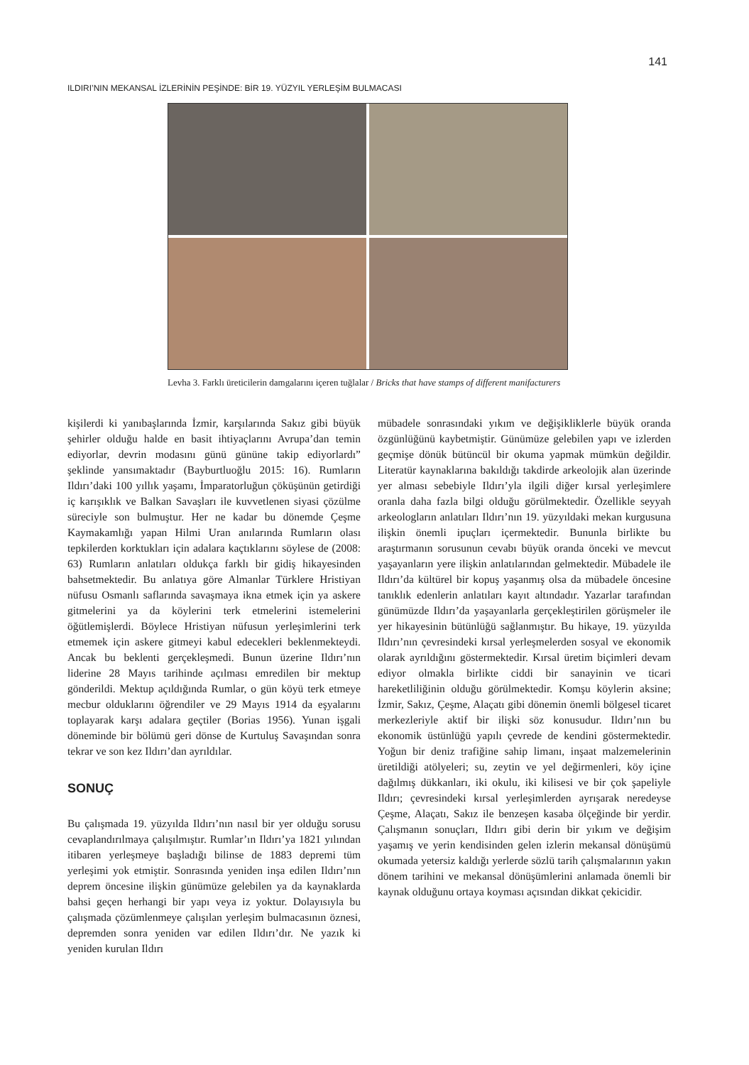141
ILDIRI’NIN MEKANSAL İZLERİNİN PEŞİNDE: BİR 19. YÜZYIL YERLEŞİM BULMACASI
Levha 3. Farklı üreticilerin damgalarını içeren tuğlalar / Bricks that have stamps of different manifacturers
kişilerdi ki yanıbaşlarında İzmir, karşılarında Sakız gibi büyük şehirler olduğu halde en basit ihtiyaçlarını Avrupa’dan temin ediyorlar, devrin modasını günü gününe takip ediyorlardı” şeklinde yansımaktadır (Bayburtluoğlu 2015: 16). Rumların Ildırı’daki 100 yıllık yaşamı, İmparatorluğun çöküşünün getirdiği iç karışıklık ve Balkan Savaşları ile kuvvetlenen siyasi çözülme süreciyle son bulmuştur. Her ne kadar bu dönemde Çeşme Kaymakamlığı yapan Hilmi Uran anılarında Rumların olası tepkilerden korktukları için adalara kaçtıklarını söylese de (2008: 63) Rumların anlatıları oldukça farklı bir gidiş hikayesinden bahsetmektedir. Bu anlatıya göre Almanlar Türklere Hristiyan nüfusu Osmanlı saflarında savaşmaya ikna etmek için ya askere gitmelerini ya da köylerini terk etmelerini istemelerini öğütlemişlerdi. Böylece Hristiyan nüfusun yerleşimlerini terk etmemek için askere gitmeyi kabul edecekleri beklenmekteydi. Ancak bu beklenti gerçekleşmedi. Bunun üzerine Ildırı’nın liderine 28 Mayıs tarihinde açılması emredilen bir mektup gönderildi. Mektup açıldığında Rumlar, o gün köyü terk etmeye mecbur olduklarını öğrendiler ve 29 Mayıs 1914 da eşyalarını toplayarak karşı adalara geçtiler (Borias 1956). Yunan işgali döneminde bir bölümü geri dönse de Kurtuluş Savaşından sonra tekrar ve son kez Ildırı’dan ayrıldılar.
SONUÇ
Bu çalışmada 19. yüzyılda Ildırı’nın nasıl bir yer olduğu sorusu cevaplandırılmaya çalışılmıştır. Rumlar’ın Ildırı’ya 1821 yılından itibaren yerleşmeye başladığı bilinse de 1883 depremi tüm yerleşimi yok etmiştir. Sonrasında yeniden inşa edilen Ildırı’nın deprem öncesine ilişkin günümüze gelebilen ya da kaynaklarda bahsi geçen herhangi bir yapı veya iz yoktur. Dolayısıyla bu çalışmada çözümlenmeye çalışılan yerleşim bulmacasının öznesi, depremden sonra yeniden var edilen Ildırı’dır. Ne yazık ki yeniden kurulan Ildırı
mübadele sonrasındaki yıkım ve değişikliklerle büyük oranda özgünlüğünü kaybetmiştir. Günümüze gelebilen yapı ve izlerden geçmişe dönük bütüncül bir okuma yapmak mümkün değildir. Literatür kaynaklarına bakıldığı takdirde arkeolojik alan üzerinde yer alması sebebiyle Ildırı’yla ilgili diğer kırsal yerleşimlere oranla daha fazla bilgi olduğu görülmektedir. Özellikle seyyah arkeologların anlatıları Ildırı’nın 19. yüzyıldaki mekan kurgusuna ilişkin önemli ipuçları içermektedir. Bununla birlikte bu araştırmanın sorusunun cevabı büyük oranda önceki ve mevcut yaşayanların yere ilişkin anlatılarından gelmektedir. Mübadele ile Ildırı’da kültürel bir kopuş yaşanmış olsa da mübadele öncesine tanıklık edenlerin anlatıları kayıt altındadır. Yazarlar tarafından günümüzde Ildırı’da yaşayanlarla gerçekleştirilen görüşmeler ile yer hikayesinin bütünlüğü sağlanmıştır. Bu hikaye, 19. yüzyılda Ildırı’nın çevresindeki kırsal yerleşmelerden sosyal ve ekonomik olarak ayrıldığını göstermektedir. Kırsal üretim biçimleri devam ediyor olmakla birlikte ciddi bir sanayinin ve ticari hareketliliğinin olduğu görülmektedir. Komşu köylerin aksine; İzmir, Sakız, Çeşme, Alaçatı gibi dönemin önemli bölgesel ticaret merkezleriyle aktif bir ilişki söz konusudur. Ildırı’nın bu ekonomik üstünlüğü yapılı çevrede de kendini göstermektedir. Yoğun bir deniz trafiğine sahip limanı, inşaat malzemelerinin üretildiği atölyeleri; su, zeytin ve yel değirmenleri, köy içine dağılmış dükkanları, iki okulu, iki kilisesi ve bir çok şapeliyle Ildırı; çevresindeki kırsal yerleşimlerden ayrışarak neredeyse Çeşme, Alaçatı, Sakız ile benzeşen kasaba ölçeğinde bir yerdir. Çalışmanın sonuçları, Ildırı gibi derin bir yıkım ve değişim yaşamış ve yerin kendisinden gelen izlerin mekansal dönüşümü okumada yetersiz kaldığı yerlerde sözlü tarih çalışmalarının yakın dönem tarihini ve mekansal dönüşümlerini anlamada önemli bir kaynak olduğunu ortaya koyması açısından dikkat çekicidir.